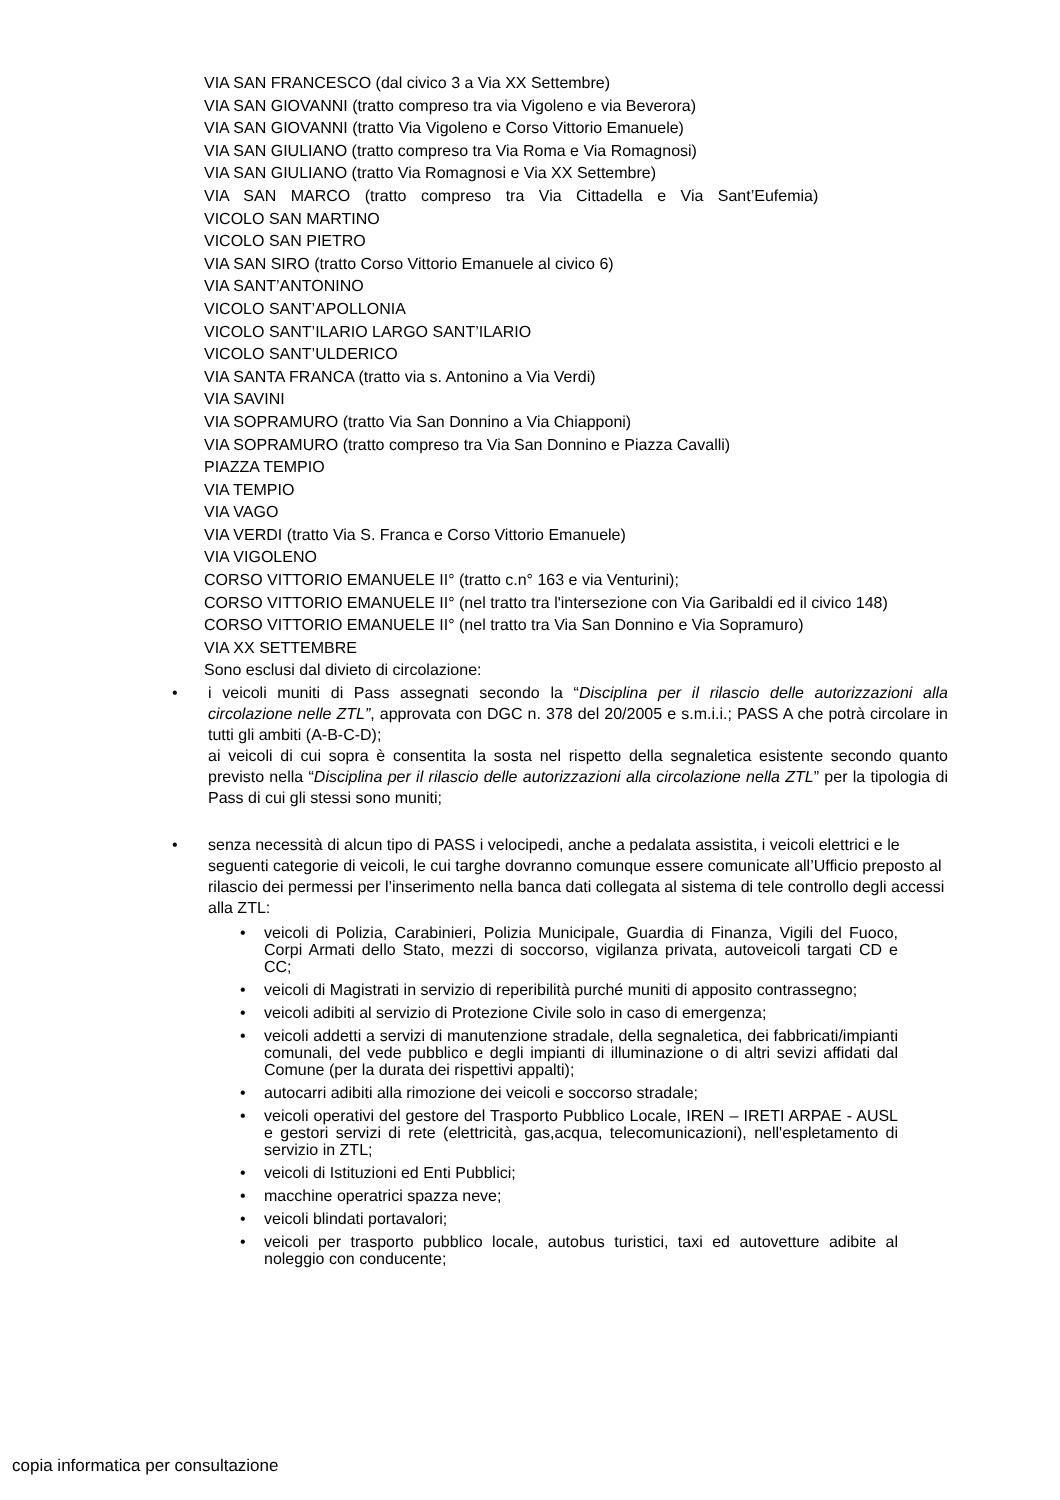VIA SAN FRANCESCO (dal civico 3 a Via XX Settembre)
VIA SAN GIOVANNI (tratto compreso tra via Vigoleno e via Beverora)
VIA SAN GIOVANNI (tratto Via Vigoleno e Corso Vittorio Emanuele)
VIA SAN GIULIANO (tratto compreso tra Via Roma e Via Romagnosi)
VIA SAN GIULIANO (tratto Via Romagnosi e Via XX Settembre)
VIA SAN MARCO (tratto compreso tra Via Cittadella e Via Sant’Eufemia)
VICOLO SAN MARTINO
VICOLO SAN PIETRO
VIA SAN SIRO (tratto Corso Vittorio Emanuele al civico 6)
VIA SANT’ANTONINO
VICOLO SANT’APOLLONIA
VICOLO SANT’ILARIO LARGO SANT’ILARIO
VICOLO SANT’ULDERICO
VIA SANTA FRANCA (tratto via s. Antonino a Via Verdi)
VIA SAVINI
VIA SOPRAMURO (tratto Via San Donnino a Via Chiapponi)
VIA SOPRAMURO (tratto compreso tra Via San Donnino e Piazza Cavalli)
PIAZZA TEMPIO
VIA TEMPIO
VIA VAGO
VIA VERDI (tratto Via S. Franca e Corso Vittorio Emanuele)
VIA VIGOLENO
CORSO VITTORIO EMANUELE II° (tratto c.n° 163 e via Venturini);
CORSO VITTORIO EMANUELE II° (nel tratto tra l'intersezione con Via Garibaldi ed il civico 148)
CORSO VITTORIO EMANUELE II° (nel tratto tra Via San Donnino e Via Sopramuro)
VIA XX SETTEMBRE
Sono esclusi dal divieto di circolazione:
i veicoli muniti di Pass assegnati secondo la “Disciplina per il rilascio delle autorizzazioni alla circolazione nelle ZTL”, approvata con DGC n. 378 del 20/2005 e s.m.i.i.; PASS A che potrà circolare in tutti gli ambiti (A-B-C-D);
ai veicoli di cui sopra è consentita la sosta nel rispetto della segnaletica esistente secondo quanto previsto nella “Disciplina per il rilascio delle autorizzazioni alla circolazione nella ZTL” per la tipologia di Pass di cui gli stessi sono muniti;
senza necessità di alcun tipo di PASS i velocipedi, anche a pedalata assistita, i veicoli elettrici e le seguenti categorie di veicoli, le cui targhe dovranno comunque essere comunicate all’Ufficio preposto al rilascio dei permessi per l’inserimento nella banca dati collegata al sistema di tele controllo degli accessi alla ZTL:
veicoli di Polizia, Carabinieri, Polizia Municipale, Guardia di Finanza, Vigili del Fuoco, Corpi Armati dello Stato, mezzi di soccorso, vigilanza privata, autoveicoli targati CD e CC;
veicoli di Magistrati in servizio di reperibilità purché muniti di apposito contrassegno;
veicoli adibiti al servizio di Protezione Civile solo in caso di emergenza;
veicoli addetti a servizi di manutenzione stradale, della segnaletica, dei fabbricati/impianti comunali, del vede pubblico e degli impianti di illuminazione o di altri sevizi affidati dal Comune (per la durata dei rispettivi appalti);
autocarri adibiti alla rimozione dei veicoli e soccorso stradale;
veicoli operativi del gestore del Trasporto Pubblico Locale, IREN – IRETI ARPAE - AUSL e gestori servizi di rete (elettricità, gas,acqua, telecomunicazioni), nell'espletamento di servizio in ZTL;
veicoli di Istituzioni ed Enti Pubblici;
macchine operatrici spazza neve;
veicoli blindati portavalori;
veicoli per trasporto pubblico locale, autobus turistici, taxi ed autovetture adibite al noleggio con conducente;
copia informatica per consultazione